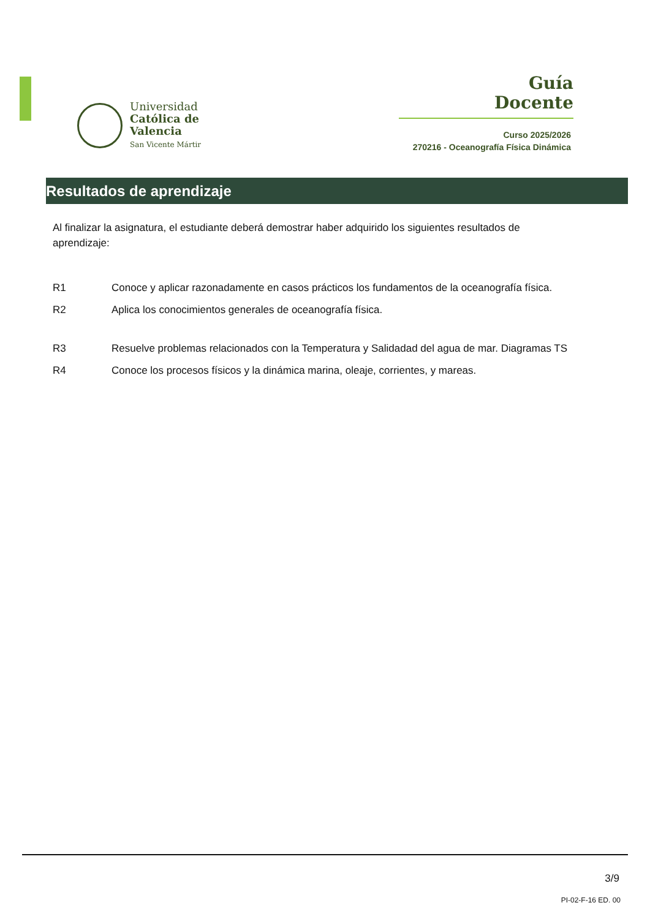Universidad
Católica de
Valencia
San Vicente Mártir
Guía
Docente
Curso 2025/2026
270216 - Oceanografía Física Dinámica
Resultados de aprendizaje
Al finalizar la asignatura, el estudiante deberá demostrar haber adquirido los siguientes resultados de aprendizaje:
R1 Conoce y aplicar razonadamente en casos prácticos los fundamentos de la oceanografía física.
R2 Aplica los conocimientos generales de oceanografía física.
R3 Resuelve problemas relacionados con la Temperatura y Salidadad del agua de mar. Diagramas TS
R4 Conoce los procesos físicos y la dinámica marina, oleaje, corrientes, y mareas.
3/9
PI-02-F-16 ED. 00